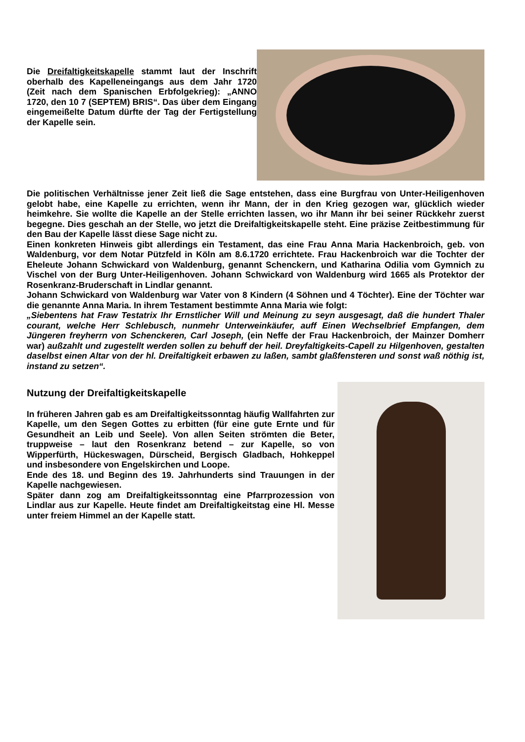Die Dreifaltigkeitskapelle stammt laut der Inschrift oberhalb des Kapelleneingangs aus dem Jahr 1720 (Zeit nach dem Spanischen Erbfolgekrieg): „ANNO 1720, den 10 7 (SEPTEM) BRIS“. Das über dem Eingang eingemeißelte Datum dürfte der Tag der Fertigstellung der Kapelle sein.
Die politischen Verhältnisse jener Zeit ließ die Sage entstehen, dass eine Burgfrau von Unter-Heiligenhoven gelobt habe, eine Kapelle zu errichten, wenn ihr Mann, der in den Krieg gezogen war, glücklich wieder heimkehre. Sie wollte die Kapelle an der Stelle errichten lassen, wo ihr Mann ihr bei seiner Rückkehr zuerst begegne. Dies geschah an der Stelle, wo jetzt die Dreifaltigkeitskapelle steht. Eine präzise Zeitbestimmung für den Bau der Kapelle lässt diese Sage nicht zu.
Einen konkreten Hinweis gibt allerdings ein Testament, das eine Frau Anna Maria Hackenbroich, geb. von Waldenburg, vor dem Notar Pützfeld in Köln am 8.6.1720 errichtete. Frau Hackenbroich war die Tochter der Eheleute Johann Schwickard von Waldenburg, genannt Schenckern, und Katharina Odilia vom Gymnich zu Vischel von der Burg Unter-Heiligenhoven. Johann Schwickard von Waldenburg wird 1665 als Protektor der Rosenkranz-Bruderschaft in Lindlar genannt.
Johann Schwickard von Waldenburg war Vater von 8 Kindern (4 Söhnen und 4 Töchter). Eine der Töchter war die genannte Anna Maria. In ihrem Testament bestimmte Anna Maria wie folgt:
„Siebentens hat Fraw Testatrix Ihr Ernstlicher Will und Meinung zu seyn ausgesagt, daß die hundert Thaler courant, welche Herr Schlebusch, nunmehr Unterweinkäufer, auff Einen Wechselbrief Empfangen, dem Jüngeren freyherrn von Schenckeren, Carl Joseph, (ein Neffe der Frau Hackenbroich, der Mainzer Domherr war) außzahlt und zugestellt werden sollen zu behuff der heil. Dreyfaltigkeits-Capell zu Hilgenhoven, gestalten daselbst einen Altar von der hl. Dreifaltigkeit erbawen zu laßen, sambt glaßfensteren und sonst waß nöthig ist, instand zu setzen“.
Nutzung der Dreifaltigkeitskapelle
In früheren Jahren gab es am Dreifaltigkeitssonntag häufig Wallfahrten zur Kapelle, um den Segen Gottes zu erbitten (für eine gute Ernte und für Gesundheit an Leib und Seele). Von allen Seiten strömten die Beter, truppweise – laut den Rosenkranz betend – zur Kapelle, so von Wipperfürth, Hückeswagen, Dürscheid, Bergisch Gladbach, Hohkeppel und insbesondere von Engelskirchen und Loope.
Ende des 18. und Beginn des 19. Jahrhunderts sind Trauungen in der Kapelle nachgewiesen.
Später dann zog am Dreifaltigkeitssonntag eine Pfarrprozession von Lindlar aus zur Kapelle. Heute findet am Dreifaltigkeitstag eine Hl. Messe unter freiem Himmel an der Kapelle statt.